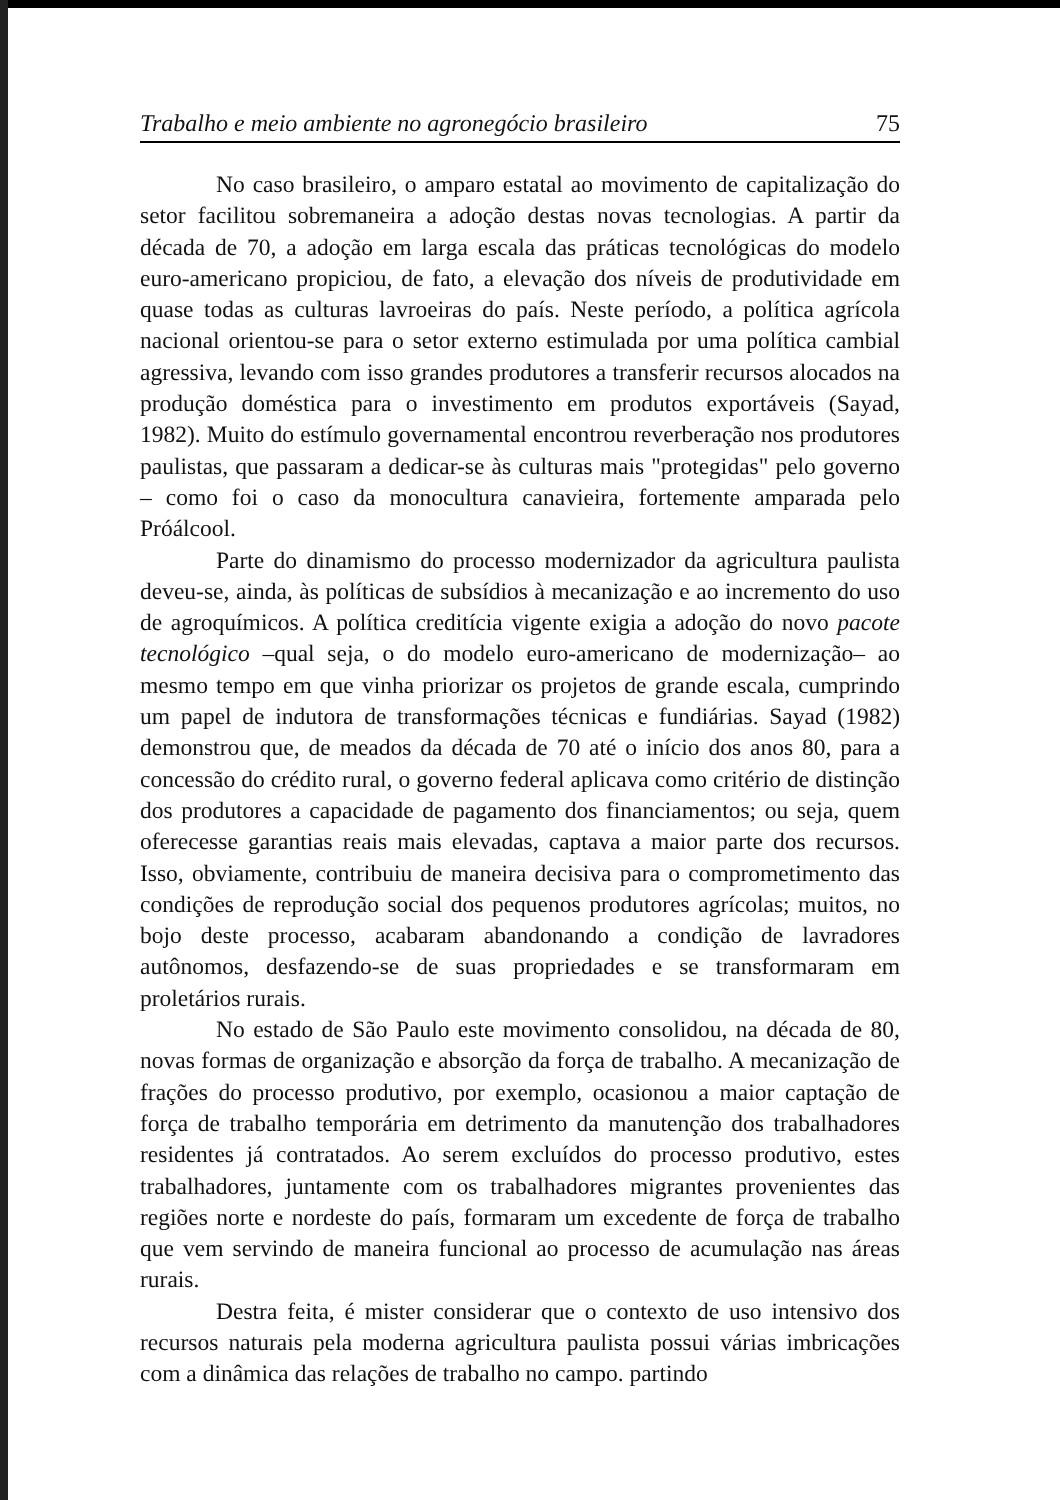Trabalho e meio ambiente no agronegócio brasileiro 75
No caso brasileiro, o amparo estatal ao movimento de capitalização do setor facilitou sobremaneira a adoção destas novas tecnologias. A partir da década de 70, a adoção em larga escala das práticas tecnológicas do modelo euro-americano propiciou, de fato, a elevação dos níveis de produtividade em quase todas as culturas lavroeiras do país. Neste período, a política agrícola nacional orientou-se para o setor externo estimulada por uma política cambial agressiva, levando com isso grandes produtores a transferir recursos alocados na produção doméstica para o investimento em produtos exportáveis (Sayad, 1982). Muito do estímulo governamental encontrou reverberação nos produtores paulistas, que passaram a dedicar-se às culturas mais "protegidas" pelo governo – como foi o caso da monocultura canavieira, fortemente amparada pelo Próálcool.
Parte do dinamismo do processo modernizador da agricultura paulista deveu-se, ainda, às políticas de subsídios à mecanização e ao incremento do uso de agroquímicos. A política creditícia vigente exigia a adoção do novo pacote tecnológico –qual seja, o do modelo euro-americano de modernização– ao mesmo tempo em que vinha priorizar os projetos de grande escala, cumprindo um papel de indutora de transformações técnicas e fundiárias. Sayad (1982) demonstrou que, de meados da década de 70 até o início dos anos 80, para a concessão do crédito rural, o governo federal aplicava como critério de distinção dos produtores a capacidade de pagamento dos financiamentos; ou seja, quem oferecesse garantias reais mais elevadas, captava a maior parte dos recursos. Isso, obviamente, contribuiu de maneira decisiva para o comprometimento das condições de reprodução social dos pequenos produtores agrícolas; muitos, no bojo deste processo, acabaram abandonando a condição de lavradores autônomos, desfazendo-se de suas propriedades e se transformaram em proletários rurais.
No estado de São Paulo este movimento consolidou, na década de 80, novas formas de organização e absorção da força de trabalho. A mecanização de frações do processo produtivo, por exemplo, ocasionou a maior captação de força de trabalho temporária em detrimento da manutenção dos trabalhadores residentes já contratados. Ao serem excluídos do processo produtivo, estes trabalhadores, juntamente com os trabalhadores migrantes provenientes das regiões norte e nordeste do país, formaram um excedente de força de trabalho que vem servindo de maneira funcional ao processo de acumulação nas áreas rurais.
Destra feita, é mister considerar que o contexto de uso intensivo dos recursos naturais pela moderna agricultura paulista possui várias imbricações com a dinâmica das relações de trabalho no campo. partindo